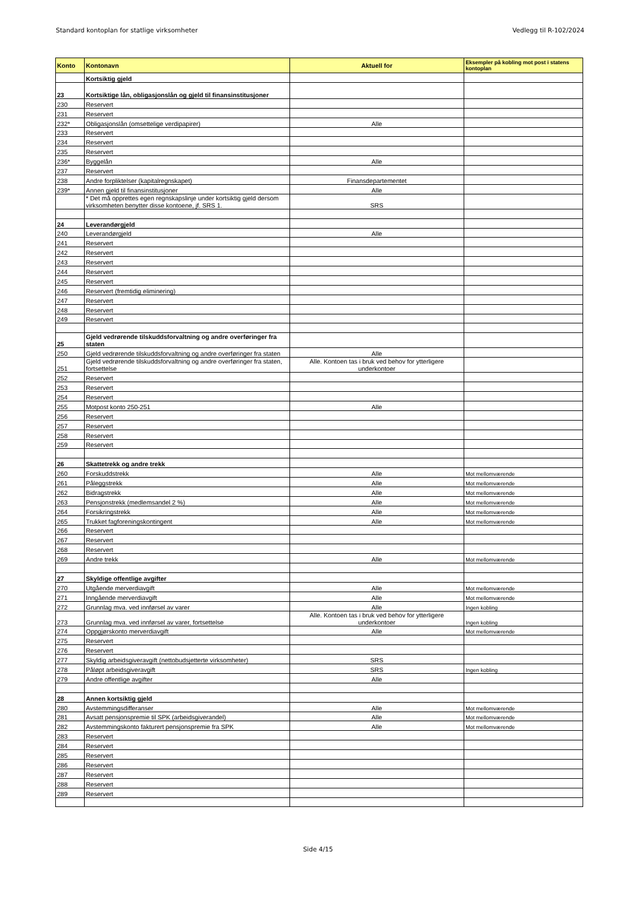Standard kontoplan for statlige virksomheter Vedlegg til R-102/2024
| Konto | Kontonavn | Aktuell for | Eksempler på kobling mot post i statens kontoplan |
| --- | --- | --- | --- |
| | Kortsiktig gjeld | | |
| 23 | Kortsiktige lån, obligasjonslån og gjeld til finansinstitusjoner | | |
| 230 | Reservert | | |
| 231 | Reservert | | |
| 232* | Obligasjonslån (omsettelige verdipapirer) | Alle | |
| 233 | Reservert | | |
| 234 | Reservert | | |
| 235 | Reservert | | |
| 236* | Byggelån | Alle | |
| 237 | Reservert | | |
| 238 | Andre forpliktelser (kapitalregnskapet) | Finansdepartementet | |
| 239* | Annen gjeld til finansinstitusjoner | Alle | |
| | * Det må opprettes egen regnskapslinje under kortsiktig gjeld dersom virksomheten benytter disse kontoene, jf. SRS 1. | SRS | |
| 24 | Leverandørgjeld | | |
| 240 | Leverandørgjeld | Alle | |
| 241 | Reservert | | |
| 242 | Reservert | | |
| 243 | Reservert | | |
| 244 | Reservert | | |
| 245 | Reservert | | |
| 246 | Reservert (fremtidig eliminering) | | |
| 247 | Reservert | | |
| 248 | Reservert | | |
| 249 | Reservert | | |
| 25 | Gjeld vedrørende tilskuddsforvaltning og andre overføringer fra staten | | |
| 250 | Gjeld vedrørende tilskuddsforvaltning og andre overføringer fra staten | Alle | |
| 251 | Gjeld vedrørende tilskuddsforvaltning og andre overføringer fra staten, fortsettelse | Alle. Kontoen tas i bruk ved behov for ytterligere underkontoer | |
| 252 | Reservert | | |
| 253 | Reservert | | |
| 254 | Reservert | | |
| 255 | Motpost konto 250-251 | Alle | |
| 256 | Reservert | | |
| 257 | Reservert | | |
| 258 | Reservert | | |
| 259 | Reservert | | |
| 26 | Skattetrekk og andre trekk | | |
| 260 | Forskuddstrekk | Alle | Mot mellomværende |
| 261 | Påleggstrekk | Alle | Mot mellomværende |
| 262 | Bidragstrekk | Alle | Mot mellomværende |
| 263 | Pensjonstrekk (medlemsandel 2 %) | Alle | Mot mellomværende |
| 264 | Forsikringstrekk | Alle | Mot mellomværende |
| 265 | Trukket fagforeningskontingent | Alle | Mot mellomværende |
| 266 | Reservert | | |
| 267 | Reservert | | |
| 268 | Reservert | | |
| 269 | Andre trekk | Alle | Mot mellomværende |
| 27 | Skyldige offentlige avgifter | | |
| 270 | Utgående merverdiavgift | Alle | Mot mellomværende |
| 271 | Inngående merverdiavgift | Alle | Mot mellomværende |
| 272 | Grunnlag mva. ved innførsel av varer | Alle | Ingen kobling |
| 273 | Grunnlag mva. ved innførsel av varer, fortsettelse | Alle. Kontoen tas i bruk ved behov for ytterligere underkontoer | Ingen kobling |
| 274 | Oppgjørskonto merverdiavgift | Alle | Mot mellomværende |
| 275 | Reservert | | |
| 276 | Reservert | | |
| 277 | Skyldig arbeidsgiveravgift (nettobudsjetterte virksomheter) | SRS | |
| 278 | Påløpt arbeidsgiveravgift | SRS | Ingen kobling |
| 279 | Andre offentlige avgifter | Alle | |
| 28 | Annen kortsiktig gjeld | | |
| 280 | Avstemmingsdifferanser | Alle | Mot mellomværende |
| 281 | Avsatt pensjonspremie til SPK (arbeidsgiverandel) | Alle | Mot mellomværende |
| 282 | Avstemmingskonto fakturert pensjonspremie fra SPK | Alle | Mot mellomværende |
| 283 | Reservert | | |
| 284 | Reservert | | |
| 285 | Reservert | | |
| 286 | Reservert | | |
| 287 | Reservert | | |
| 288 | Reservert | | |
| 289 | Reservert | | |
Side 4/15